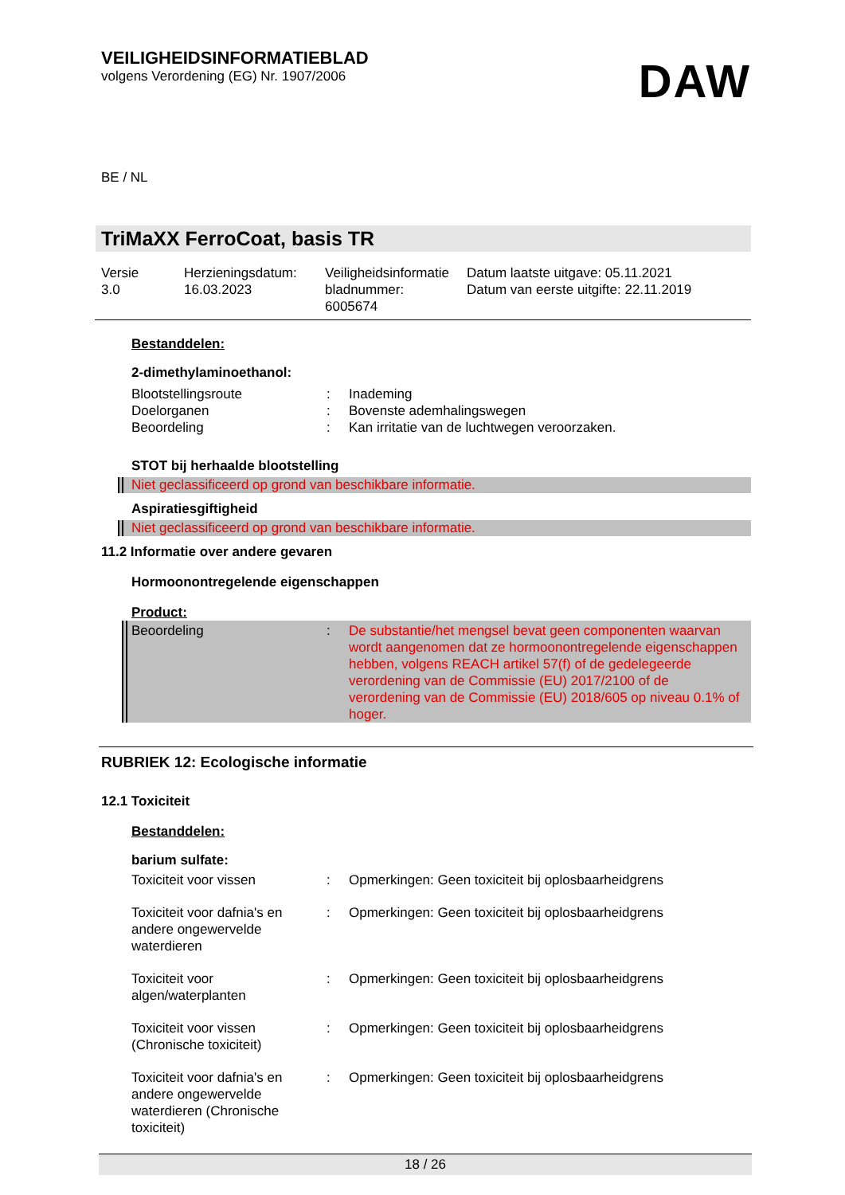VEILIGHEIDSINFORMATIEBLAD
volgens Verordening (EG) Nr. 1907/2006
DAW
BE / NL
TriMaXX FerroCoat, basis TR
Versie
3.0
Herzieningsdatum:
16.03.2023
Veiligheidsinformatie
bladnummer:
6005674
Datum laatste uitgave: 05.11.2021
Datum van eerste uitgifte: 22.11.2019
Bestanddelen:
2-dimethylaminoethanol:
Blootstellingsroute : Inademing
Doelorganen : Bovenste ademhalingswegen
Beoordeling : Kan irritatie van de luchtwegen veroorzaken.
STOT bij herhaalde blootstelling
Niet geclassificeerd op grond van beschikbare informatie.
Aspiratiesgiftigheid
Niet geclassificeerd op grond van beschikbare informatie.
11.2 Informatie over andere gevaren
Hormoonontregelende eigenschappen
Product:
Beoordeling : De substantie/het mengsel bevat geen componenten waarvan wordt aangenomen dat ze hormoonontregelende eigenschappen hebben, volgens REACH artikel 57(f) of de gedelegeerde verordening van de Commissie (EU) 2017/2100 of de verordening van de Commissie (EU) 2018/605 op niveau 0.1% of hoger.
RUBRIEK 12: Ecologische informatie
12.1 Toxiciteit
Bestanddelen:
barium sulfate:
Toxiciteit voor vissen : Opmerkingen: Geen toxiciteit bij oplosbaarheidgrens
Toxiciteit voor dafnia's en andere ongewervelde waterdieren
: Opmerkingen: Geen toxiciteit bij oplosbaarheidgrens
Toxiciteit voor algen/waterplanten
: Opmerkingen: Geen toxiciteit bij oplosbaarheidgrens
Toxiciteit voor vissen (Chronische toxiciteit)
: Opmerkingen: Geen toxiciteit bij oplosbaarheidgrens
Toxiciteit voor dafnia's en andere ongewervelde waterdieren (Chronische toxiciteit)
: Opmerkingen: Geen toxiciteit bij oplosbaarheidgrens
18 / 26